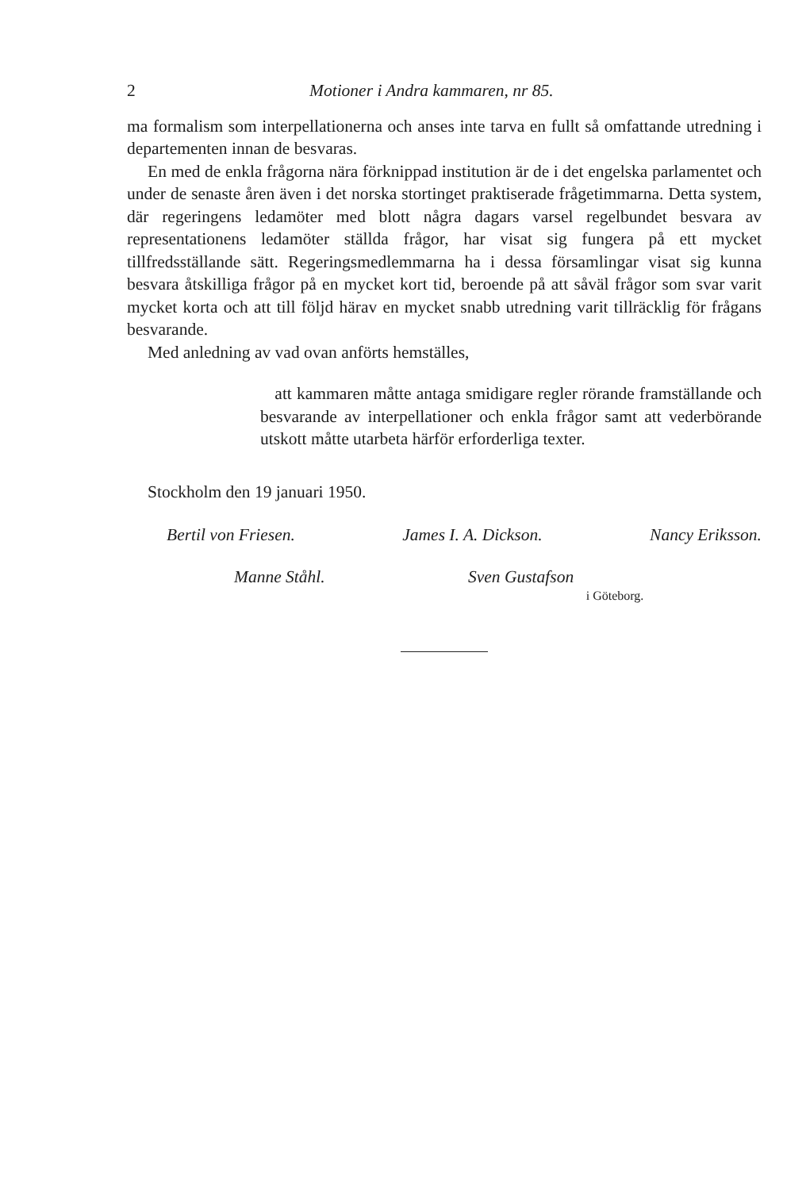2 Motioner i Andra kammaren, nr 85.
ma formalism som interpellationerna och anses inte tarva en fullt så omfattande utredning i departementen innan de besvaras.
En med de enkla frågorna nära förknippad institution är de i det engelska parlamentet och under de senaste åren även i det norska stortinget praktiserade frågetimmarna. Detta system, där regeringens ledamöter med blott några dagars varsel regelbundet besvara av representationens ledamöter ställda frågor, har visat sig fungera på ett mycket tillfredsställande sätt. Regeringsmedlemmarna ha i dessa församlingar visat sig kunna besvara åtskilliga frågor på en mycket kort tid, beroende på att såväl frågor som svar varit mycket korta och att till följd härav en mycket snabb utredning varit tillräcklig för frågans besvarande.
Med anledning av vad ovan anförts hemställes,
att kammaren måtte antaga smidigare regler rörande framställande och besvarande av interpellationer och enkla frågor samt att vederbörande utskott måtte utarbeta härför erforderliga texter.
Stockholm den 19 januari 1950.
Bertil von Friesen. James I. A. Dickson. Nancy Eriksson.
Manne Ståhl. Sven Gustafson
i Göteborg.